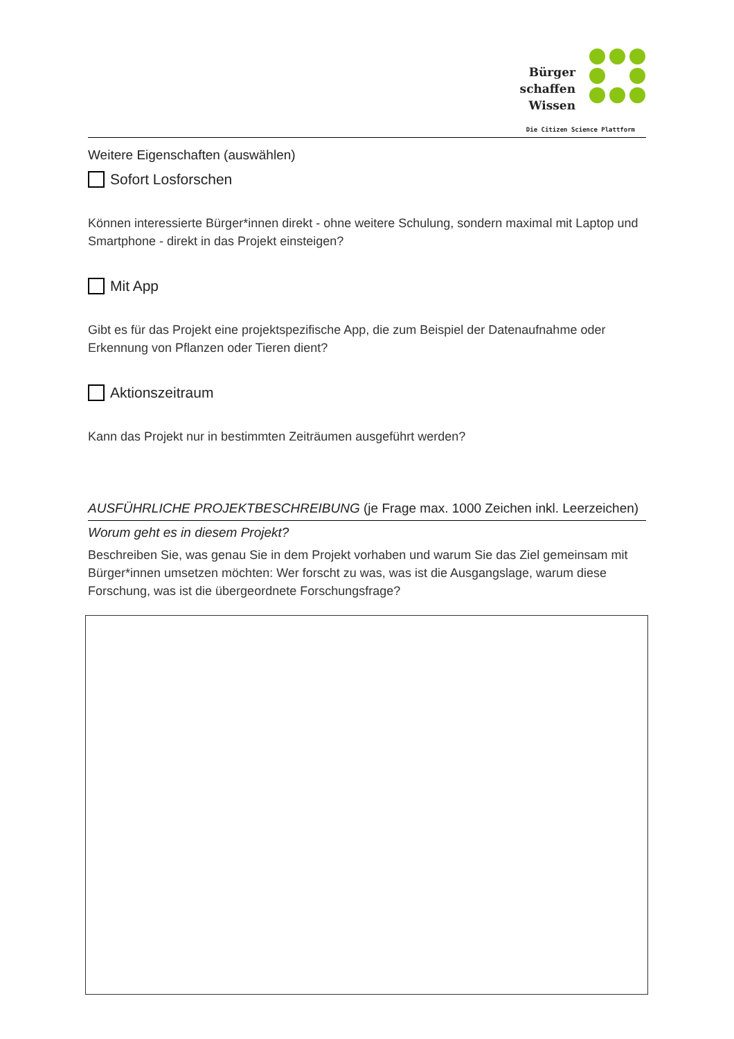Bürger
schaffen
Wissen
Die Citizen Science Plattform
Weitere Eigenschaften (auswählen)
Sofort Losforschen
Können interessierte Bürger*innen direkt - ohne weitere Schulung, sondern maximal mit Laptop und Smartphone - direkt in das Projekt einsteigen?
Mit App
Gibt es für das Projekt eine projektspezifische App, die zum Beispiel der Datenaufnahme oder Erkennung von Pflanzen oder Tieren dient?
Aktionszeitraum
Kann das Projekt nur in bestimmten Zeiträumen ausgeführt werden?
AUSFÜHRLICHE PROJEKTBESCHREIBUNG (je Frage max. 1000 Zeichen inkl. Leerzeichen)
Worum geht es in diesem Projekt?
Beschreiben Sie, was genau Sie in dem Projekt vorhaben und warum Sie das Ziel gemeinsam mit Bürger*innen umsetzen möchten: Wer forscht zu was, was ist die Ausgangslage, warum diese Forschung, was ist die übergeordnete Forschungsfrage?